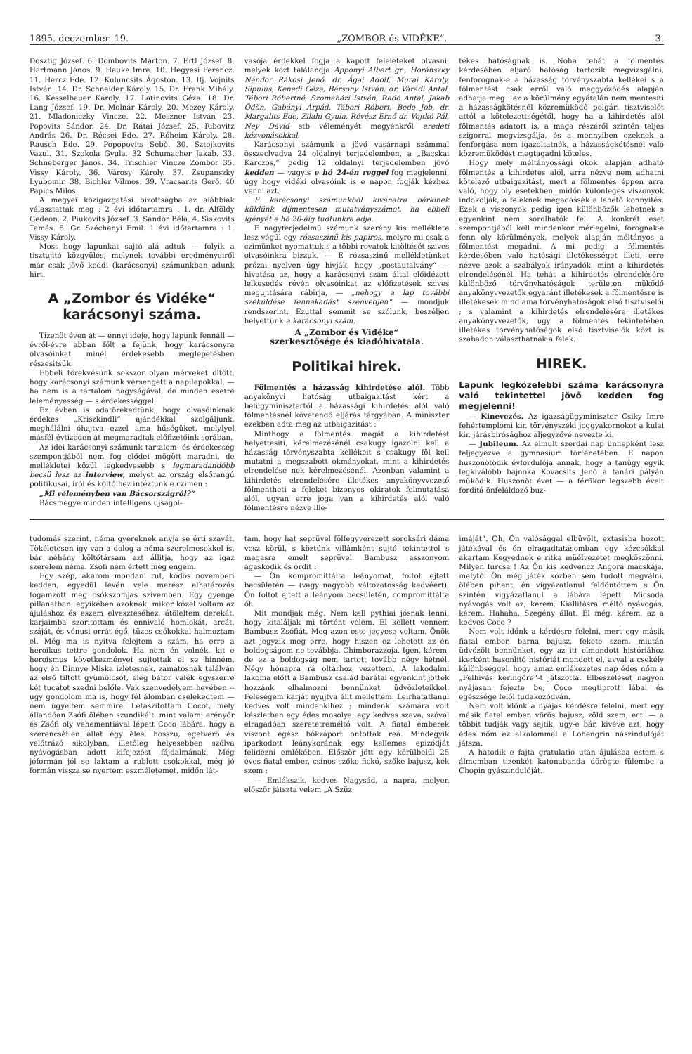1895. deczember. 19. „ZOMBOR és VIDÉKE“. 3.
Dosztig József. 6. Dombovits Márton. 7. Ertl József. 8. Hartmann János. 9. Hauke Imre. 10. Hegyesi Ferencz. 11. Hercz Ede. 12. Kuluncsits Ágoston. 13. Ifj. Vojnits István. 14. Dr. Schneider Károly. 15. Dr. Frank Mihály. 16. Kesselbauer Károly. 17. Latinovits Géza. 18. Dr. Lang József. 19. Dr. Molnár Károly. 20. Mezey Károly. 21. Mladoniczky Vincze. 22. Meszner István 23. Popovits Sándor. 24. Dr. Rátai József. 25. Ribovitz András 26. Dr. Récsei Ede. 27. Róheim Károly. 28. Rausch Ede. 29. Popopovits Sebő. 30. Sztojkovits Vazul. 31. Szokola Gyula. 32 Schumacher Jakab. 33. Schneberger János. 34. Trischler Vincze Zombor 35. Vissy Károly. 36. Városy Károly. 37. Zsupanszky Lyubomir. 38. Bichler Vilmos. 39. Vracsarits Gerő. 40 Papics Milos.
A megyei közigazgatási bizottságba az alábbiak választattak meg : 2 évi időtartamra : 1. dr. Alföldy Gedeon. 2. Piukovits József. 3. Sándor Béla. 4. Siskovits Tamás. 5. Gr. Széchenyi Emil. 1 évi időtartamra : 1. Vissy Károly.
Most hogy lapunkat sajtó alá adtuk — folyik a tisztujitó közgyülés, melynek további eredményeiről már csak jövő keddi (karácsonyi) számunkban adunk hirt.
A „Zombor és Vidéke“ karácsonyi száma.
Tizenöt éven át — ennyi ideje, hogy lapunk fennáll — évről-évre abban főlt a fejünk, hogy karácsonyra olvasóinkat minél érdekesebb meglepetésben részesitsük.
Ebbeli törekvésünk sokszor olyan mérveket öltött, hogy karácsonyi számunk versengett a napilapokkal, — ha nem is a tartalom nagyságával, de minden esetre leleményesség — s érdekességgel.
Ez évben is odatörekedtünk, hogy olvasóinknak érdekes „Kriszkindli“ ajándékkal szolgáljunk, meghálálni óhajtva ezzel ama hűségüket, melylyel másfél évtizeden át megmaradtak előfizetőink sorában.
Az idei karácsonyi számunk tartalom- és érdekesség szempontjából nem fog elődei mögött maradni, de mellékletei közül legkedvesebb s legmaradandóbb becsü lesz az interview, melyet az ország elsőrangú politikusai, irói és költőihez intéztünk e czimen :
„Mi véleményben van Bácsországról?“
Bácsmegye minden intelligens ujsagol-
vasója érdekkel fogja a kapott feleleteket olvasni, melyek közt találandja Apponyi Albert gr., Horánszky Nándor Rákosi Jenő, dr. Ágai Adolf, Murai Károly, Sipulus, Kenedi Géza, Bársony István, dr. Váradi Antal, Tábori Róbertné, Szomaházi István, Radó Antal, Jakab Ödön, Gabányi Árpád, Tábori Róbert, Bede Job, dr. Margalits Ede, Zilahi Gyula, Révész Ernő dr. Vojtkó Pál, Ney Dávid stb véleményét megyénkről eredeti kézvonásokkal.
Karácsonyi számunk a jövő vasárnapi számmal összeclvadva 24 oldalnyi terjedelemben, a „Bacskai Karczos,“ pedig 12 oldalnyi terjedelemben jövő kedden — vagyis e hó 24-én reggel fog megjelenni, úgy hogy vidéki olvasóink is e napon fogják kézhez venni azt.
E karácsonyi számunkból kivánatra bárkinek küldünk díjmentesen mutatványszámot, ha ebbeli igényét e hó 20-áig tudtunkra adja.
E nagyterjedelmü számunk szerény kis melléklete lesz végül egy rózsaszinü kis papiros, melyre mi csak a czimünket nyomattuk s a többi rovatok kitöltését szives olvasóinkra bizzuk. — E rózsaszinű mellékletünket prózai nyelven úgy hivják, hogy „postautalvány“ — hivatása az, hogy a karácsonyi szám által előidézett lelkesedés révén olvasóinkat az előfizetések szives megujitására rábirja, — „nehogy a lap további széküldése fennakadást szenvedjen“ — mondjuk rendszerint. Ezuttal semmit se szólunk, beszéljen helyettünk a karácsonyi szám.
A „Zombor és Vidéke“
szerkesztősége és kiadóhivatala.
Politikai hirek.
Fölmentés a házasság kihirdetése alól. Több anyakönyvi hatóság utbaigazitást kért a belügyminisztertől a házassági kihirdetés alól való fölmentésnél követendő eljárás tárgyában. A miniszter ezekben adta meg az utbaigazitást :
Minthogy a fölmentés magát a kihirdetést helyettesiti, kérelmezésénél csakugy igazolni kell a házasság törvényszabta kellékeit s csakugy föl kell mutatni a megszabott okmányokat, mint a kihirdetés elrendelése nek kérelmezésénél. Azonban valamint a kihirdetés elrendelésére illetékes anyakönyvvezető fölmentheti a feleket bizonyos okiratok felmutatása alól, ugyan erre joga van a kihirdetés alól való fölmentésre nézve ille-
tékes hatóságnak is. Noha tehát a fölmentés kérdésében eljáró hatóság tartozik megvizsgálni, fenforognak-e a házasság törvényszabta kellékei s a fölmentést csak erről való meggyőződés alapján adhatja meg : ez a körülmény egyátalán nem mentesíti a házasságkötésnél közremüködő polgári tisztviselőt attól a kötelezettségétől, hogy ha a kihirdetés alól fölmentés adatott is, a maga részéről szintén teljes szigorral megvizsgálja, és a mennyiben ezeknek a fenforgása nem igazoltatnék, a házasságkötésnél való közremüködést megtagadni köteles.
Hogy mely méltányossági okok alapján adható fölmentés a kihirdetés alól, arra nézve nem adhatni kötelező utbaigazitást, mert a fölmentés éppen arra való, hogy oly esetekben, midőn különleges viszonyok indokolják, a feleknek megadassék a lehető könnyités. Ezek a viszonyok pedig igen különbözők lehetnek s egyenkint nem sorolhatók fel. A konkrét eset szempontjából kell mindenkor mérlegelni, forognak-e fenn oly körülmények, melyek alapján méltányos a fölmentést megadni. A mi pedig a fölmentés kérdésében való hatósági illetékességet illeti, erre nézve azok a szabályok irányadók, mint a kihirdetés elrendelésénél. Ha tehát a kihirdetés elrendelésére különböző törvényhatóságok területen müködő anyakönyvvezetők egyaránt illetékesek a fölmentésre is illetékesek mind ama törvényhatóságok első tisztviselői ; s valamint a kihirdetés elrendelésére illetékes anyakönyvvezetők, ugy a fölmentés tekintetében illetékes törvényhatóságok első tisztviselők közt is szabadon választhatnak a felek.
HIREK.
Lapunk legközelebbi száma karácsonyra való tekintettel jövő kedden fog megjelenni!
— Kinevezés. Az igazságügyminiszter Csiky Imre fehértemplomi kir. törvényszéki joggyakornokot a kulai kir. járásbirósághoz aljegyzővé nevezte ki.
— Jubileum. Az elmult szerdai nap ünnepként lesz feljegyezve a gymnasium történetében. E napon huszonötödik évfordulója annak, hogy a tanügy egyik legkiválóbb bajnoka Kovacsits Jenő a tanári pályán működik. Huszonöt évet — a férfikor legszebb éveit forditá önfeláldozó buz-
tudomás szerint, néma gyereknek anyja se érti szavát. Tökéletesen igy van a dolog a néma szerelmesekkel is, bár néhány költőtársam azt állitja, hogy az igaz szerelem néma. Zsófi nem értett meg engem.
Egy szép, akarom mondani rut, ködös novemberi kedden, egyedül lévén vele merész elhatározás fogamzott meg csókszomjas szivemben. Egy gyenge pillanatban, egyikében azoknak, mikor közel voltam az ájuláshoz és eszem elvesztéséhez, átöleltem derekát, karjaimba szoritottam és ennivaló homlokát, arcát, száját, és vénusi orrát égő, tüzes csókokkal halmoztam el. Még ma is nyitva felejtem a szám, ha erre a heroikus tettre gondolok. Ha nem én volnék, kit e heroismus következményei sujtottak el se hinném, hogy én Dinnye Miska izletesnek, zamatosnak találván az első tiltott gyümölcsöt, elég bátor valék egyszerre két tucatot szedni belőle. Vak szenvedélyem hevében -- ugy gondolom ma is, hogy fél álomban cselekedtem — nem ügyeltem semmire. Letaszitottam Cocot, mely állandóan Zsófi ölében szundikált, mint valami erényőr és Zsófi oly vehementiával lépett Coco lábára, hogy a szerencsétlen állat égy éles, hosszu, egetverő és velőtrázó sikolyban, illetőleg helyesebben szólva nyávogásban adott kifejezést fájdalmának. Még jóformán jól se laktam a rablott csókokkal, még jó formán vissza se nyertem eszméletemet, midőn lát-
tam, hogy hat seprüvel fölfegyverezett soroksári dáma vesz körül, s köztünk villámként sujtó tekintettel s magasra emelt seprüvel Bambusz asszonyom ágaskodik és ordit :
— Ön kompromittálta leányomat, foltot ejtett becsületén — (vagy nagyobb változatosság kedvéért), Ön foltot ejtett a leányom becsületén, compromittálta őt.
Mit mondjak még. Nem kell pythiai jósnak lenni, hogy kitaláljak mi történt velem. El kellett vennem Bambusz Zsófiát. Meg azon este jegyese voltam. Önök azt jegyzik meg erre, hogy hiszen ez lehetett az én boldogságom ne továbbja, Chimborazzoja. Igen, kérem, de ez a boldogság nem tartott tovább négy hétnél. Négy hónapra rá oltárhoz vezettem. A lakodalmi lakoma előtt a Bambusz család barátai egyenkint jöttek hozzánk elhalmozni bennünket üdvözleteikkel. Feleségem karját nyujtva állt mellettem. Leirhatatlanul kedves volt mindenkihez ; mindenki számára volt készletben egy édes mosolya, egy kedves szava, szóval elragadóan szeretetreméltó volt. A fiatal emberek viszont egész bókzáport ontottak reá. Mindegyik iparkodott leánykorának egy kellemes epizódját felidézni emlékében. Először jött egy körülbelül 25 éves fiatal ember, csinos szőke fickó, szőke bajusz, kék szem :
— Emlékszik, kedves Nagysád, a napra, melyen először játszta velem „A Szüz
imáját“. Oh, Ön valósággal elbüvölt, extasisba hozott játékával és én elragadtatásomban egy kézcsókkal akartam Kegyednek e ritka müélvezetet megköszönni. Milyen furcsa ! Az Ön kis kedvencz Angora macskája, melytől Ön még játék közben sem tudott megválni, ölében pihent, én vigyázatlanul feldöntöttem s Ön szintén vigyázatlanul a lábára lépett. Micsoda nyávogás volt az, kérem. Kiállitásra méltó nyávogás, kérem. Hahaha. Szegény állat. Él még, kérem, az a kedves Coco ?
Nem volt időnk a kérdésre felelni, mert egy másik fiatal ember, barna bajusz, fekete szem, miután üdvözölt bennünket, egy az itt elmondott históriához ikerként hasonlitó históriát mondott el, avval a csekély különbséggel, hogy amaz emlékezetes nap édes nőm a „Felhivás keringőre“-t játszotta. Elbeszélését nagyon nyájasan fejezte be, Coco megtiprott lábai és egészsége felől tudakozódván.
Nem volt időnk a nyájas kérdésre felelni, mert egy másik fiatal ember, vörös bajusz, zöld szem, ect. — a többit tudják vagy sejtik, ugy-e bár, kivéve azt, hogy édes nőm ez alkalommal a Lohengrin nászindulóját játsza.
A hatodik e fajta gratulatio után ájulásba estem s álmomban tizenkét katonabanda dörögte fülembe a Chopin gyászindulóját.